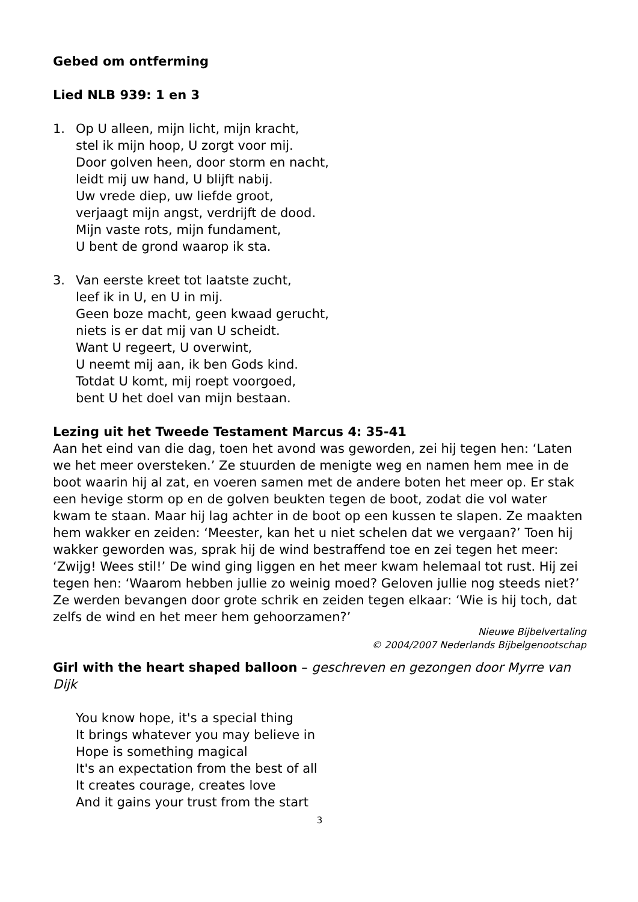Gebed om ontferming
Lied NLB 939: 1 en 3
1. Op U alleen, mijn licht, mijn kracht,
stel ik mijn hoop, U zorgt voor mij.
Door golven heen, door storm en nacht,
leidt mij uw hand, U blijft nabij.
Uw vrede diep, uw liefde groot,
verjaagt mijn angst, verdrijft de dood.
Mijn vaste rots, mijn fundament,
U bent de grond waarop ik sta.
3. Van eerste kreet tot laatste zucht,
leef ik in U, en U in mij.
Geen boze macht, geen kwaad gerucht,
niets is er dat mij van U scheidt.
Want U regeert, U overwint,
U neemt mij aan, ik ben Gods kind.
Totdat U komt, mij roept voorgoed,
bent U het doel van mijn bestaan.
Lezing uit het Tweede Testament Marcus 4: 35-41
Aan het eind van die dag, toen het avond was geworden, zei hij tegen hen: ‘Laten we het meer oversteken.’ Ze stuurden de menigte weg en namen hem mee in de boot waarin hij al zat, en voeren samen met de andere boten het meer op. Er stak een hevige storm op en de golven beukten tegen de boot, zodat die vol water kwam te staan. Maar hij lag achter in de boot op een kussen te slapen. Ze maakten hem wakker en zeiden: ‘Meester, kan het u niet schelen dat we vergaan?’ Toen hij wakker geworden was, sprak hij de wind bestraffend toe en zei tegen het meer: ‘Zwijg! Wees stil!’ De wind ging liggen en het meer kwam helemaal tot rust. Hij zei tegen hen: ‘Waarom hebben jullie zo weinig moed? Geloven jullie nog steeds niet?’ Ze werden bevangen door grote schrik en zeiden tegen elkaar: ‘Wie is hij toch, dat zelfs de wind en het meer hem gehoorzamen?’
Nieuwe Bijbelvertaling
© 2004/2007 Nederlands Bijbelgenootschap
Girl with the heart shaped balloon – geschreven en gezongen door Myrre van Dijk
You know hope, it's a special thing
It brings whatever you may believe in
Hope is something magical
It's an expectation from the best of all
It creates courage, creates love
And it gains your trust from the start
3